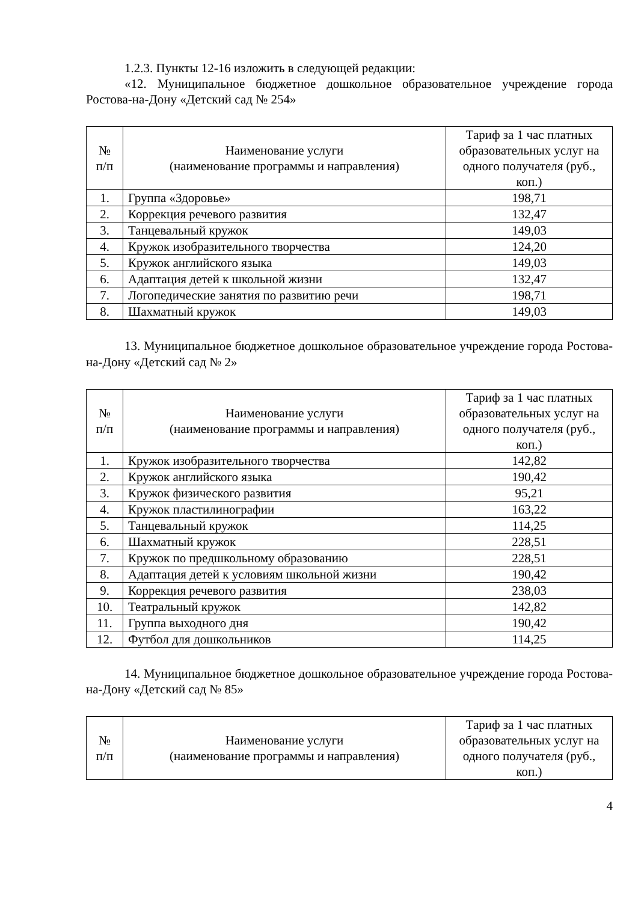1.2.3. Пункты 12-16 изложить в следующей редакции:
«12. Муниципальное бюджетное дошкольное образовательное учреждение города Ростова-на-Дону «Детский сад № 254»
| № п/п | Наименование услуги (наименование программы и направления) | Тариф за 1 час платных образовательных услуг на одного получателя (руб., коп.) |
| --- | --- | --- |
| 1. | Группа «Здоровье» | 198,71 |
| 2. | Коррекция речевого развития | 132,47 |
| 3. | Танцевальный кружок | 149,03 |
| 4. | Кружок изобразительного творчества | 124,20 |
| 5. | Кружок английского языка | 149,03 |
| 6. | Адаптация детей к школьной жизни | 132,47 |
| 7. | Логопедические занятия по развитию речи | 198,71 |
| 8. | Шахматный кружок | 149,03 |
13. Муниципальное бюджетное дошкольное образовательное учреждение города Ростова-на-Дону «Детский сад № 2»
| № п/п | Наименование услуги (наименование программы и направления) | Тариф за 1 час платных образовательных услуг на одного получателя (руб., коп.) |
| --- | --- | --- |
| 1. | Кружок изобразительного творчества | 142,82 |
| 2. | Кружок английского языка | 190,42 |
| 3. | Кружок физического развития | 95,21 |
| 4. | Кружок пластилинографии | 163,22 |
| 5. | Танцевальный кружок | 114,25 |
| 6. | Шахматный кружок | 228,51 |
| 7. | Кружок по предшкольному образованию | 228,51 |
| 8. | Адаптация детей к условиям школьной жизни | 190,42 |
| 9. | Коррекция речевого развития | 238,03 |
| 10. | Театральный кружок | 142,82 |
| 11. | Группа выходного дня | 190,42 |
| 12. | Футбол для дошкольников | 114,25 |
14. Муниципальное бюджетное дошкольное образовательное учреждение города Ростова-на-Дону «Детский сад № 85»
| № п/п | Наименование услуги (наименование программы и направления) | Тариф за 1 час платных образовательных услуг на одного получателя (руб., коп.) |
| --- | --- | --- |
4